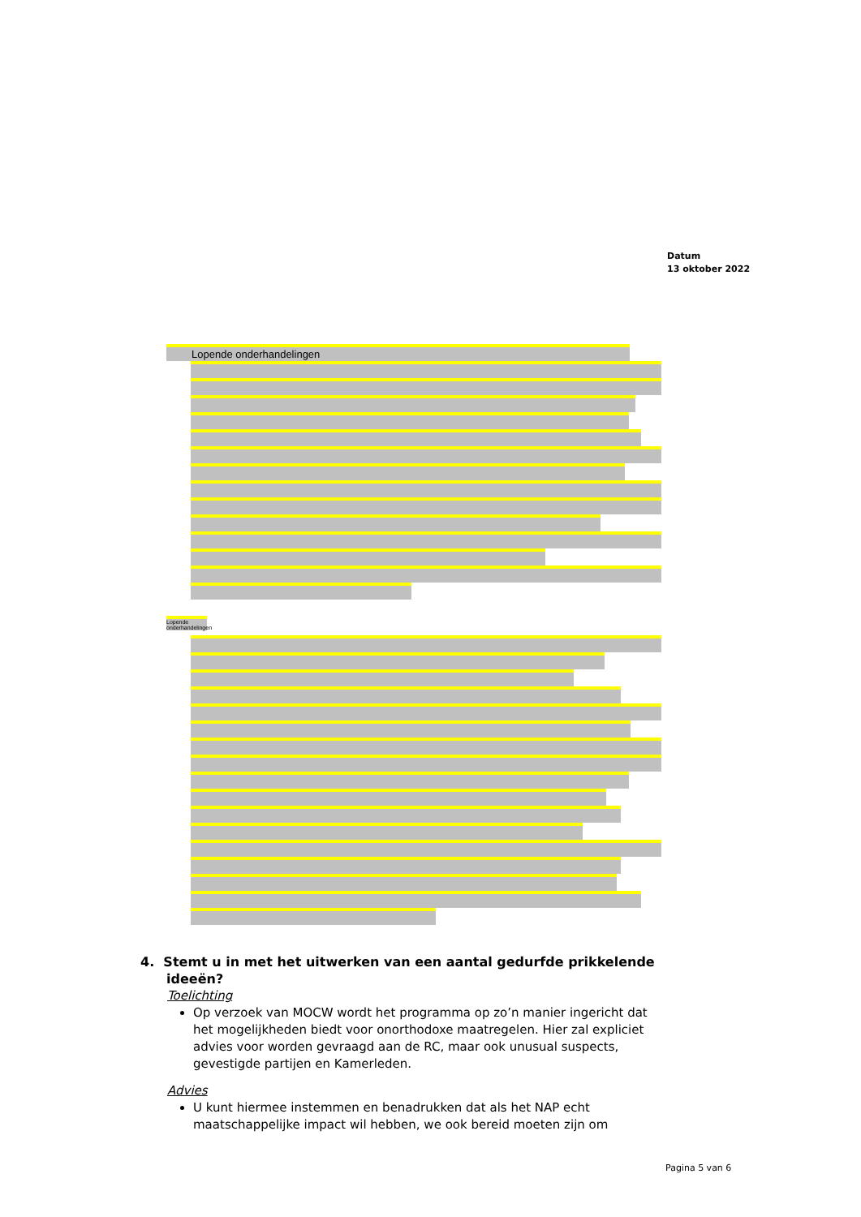Datum
13 oktober 2022
Lopende onderhandelingen
Lopende onderhandelingen
4. Stemt u in met het uitwerken van een aantal gedurfde prikkelende ideeën?
Toelichting
Op verzoek van MOCW wordt het programma op zo’n manier ingericht dat het mogelijkheden biedt voor onorthodoxe maatregelen. Hier zal expliciet advies voor worden gevraagd aan de RC, maar ook unusual suspects, gevestigde partijen en Kamerleden.
Advies
U kunt hiermee instemmen en benadrukken dat als het NAP echt maatschappelijke impact wil hebben, we ook bereid moeten zijn om
Pagina 5 van 6